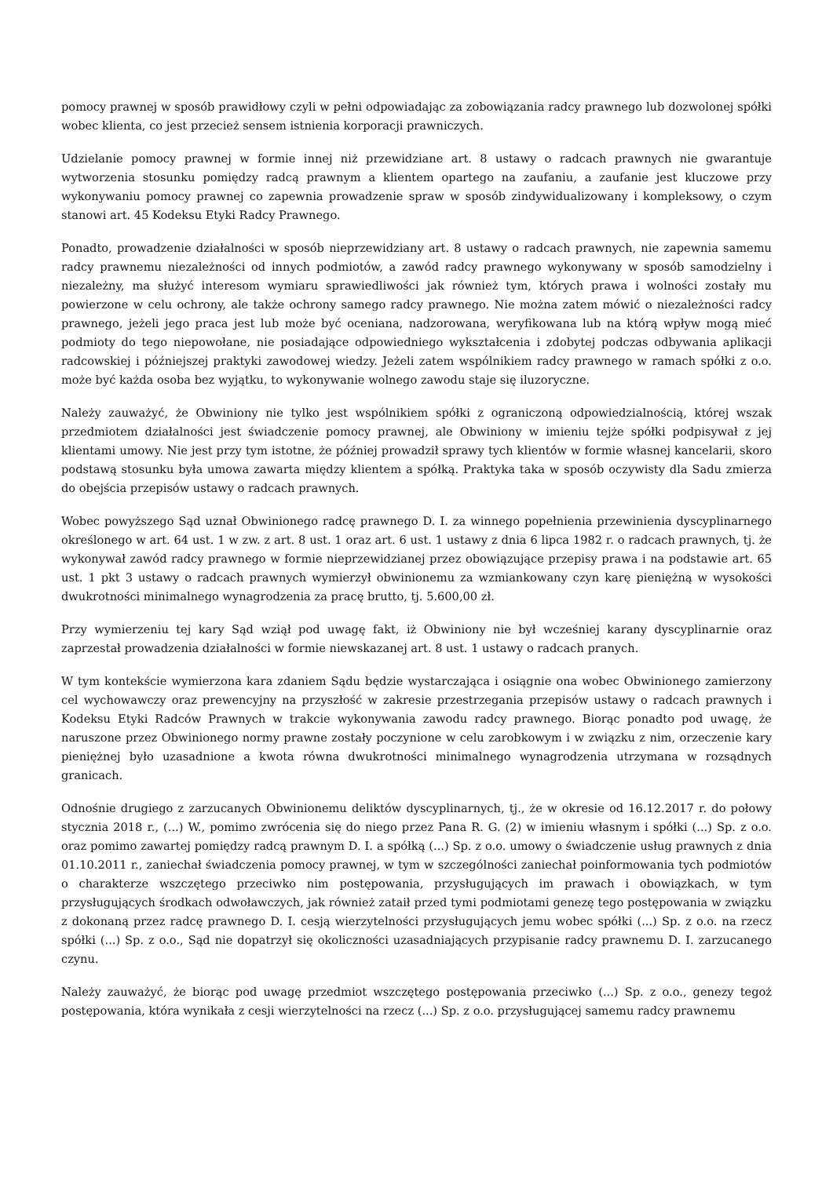pomocy prawnej w sposób prawidłowy czyli w pełni odpowiadając za zobowiązania radcy prawnego lub dozwolonej spółki wobec klienta, co jest przecież sensem istnienia korporacji prawniczych.
Udzielanie pomocy prawnej w formie innej niż przewidziane art. 8 ustawy o radcach prawnych nie gwarantuje wytworzenia stosunku pomiędzy radcą prawnym a klientem opartego na zaufaniu, a zaufanie jest kluczowe przy wykonywaniu pomocy prawnej co zapewnia prowadzenie spraw w sposób zindywidualizowany i kompleksowy, o czym stanowi art. 45 Kodeksu Etyki Radcy Prawnego.
Ponadto, prowadzenie działalności w sposób nieprzewidziany art. 8 ustawy o radcach prawnych, nie zapewnia samemu radcy prawnemu niezależności od innych podmiotów, a zawód radcy prawnego wykonywany w sposób samodzielny i niezależny, ma służyć interesom wymiaru sprawiedliwości jak również tym, których prawa i wolności zostały mu powierzone w celu ochrony, ale także ochrony samego radcy prawnego. Nie można zatem mówić o niezależności radcy prawnego, jeżeli jego praca jest lub może być oceniana, nadzorowana, weryfikowana lub na którą wpływ mogą mieć podmioty do tego niepowołane, nie posiadające odpowiedniego wykształcenia i zdobytej podczas odbywania aplikacji radcowskiej i późniejszej praktyki zawodowej wiedzy. Jeżeli zatem wspólnikiem radcy prawnego w ramach spółki z o.o. może być każda osoba bez wyjątku, to wykonywanie wolnego zawodu staje się iluzoryczne.
Należy zauważyć, że Obwiniony nie tylko jest wspólnikiem spółki z ograniczoną odpowiedzialnością, której wszak przedmiotem działalności jest świadczenie pomocy prawnej, ale Obwiniony w imieniu tejże spółki podpisywał z jej klientami umowy. Nie jest przy tym istotne, że później prowadził sprawy tych klientów w formie własnej kancelarii, skoro podstawą stosunku była umowa zawarta między klientem a spółką. Praktyka taka w sposób oczywisty dla Sadu zmierza do obejścia przepisów ustawy o radcach prawnych.
Wobec powyższego Sąd uznał Obwinionego radcę prawnego D. I. za winnego popełnienia przewinienia dyscyplinarnego określonego w art. 64 ust. 1 w zw. z art. 8 ust. 1 oraz art. 6 ust. 1 ustawy z dnia 6 lipca 1982 r. o radcach prawnych, tj. że wykonywał zawód radcy prawnego w formie nieprzewidzianej przez obowiązujące przepisy prawa i na podstawie art. 65 ust. 1 pkt 3 ustawy o radcach prawnych wymierzył obwinionemu za wzmiankowany czyn karę pieniężną w wysokości dwukrotności minimalnego wynagrodzenia za pracę brutto, tj. 5.600,00 zł.
Przy wymierzeniu tej kary Sąd wziął pod uwagę fakt, iż Obwiniony nie był wcześniej karany dyscyplinarnie oraz zaprzestał prowadzenia działalności w formie niewskazanej art. 8 ust. 1 ustawy o radcach pranych.
W tym kontekście wymierzona kara zdaniem Sądu będzie wystarczająca i osiągnie ona wobec Obwinionego zamierzony cel wychowawczy oraz prewencyjny na przyszłość w zakresie przestrzegania przepisów ustawy o radcach prawnych i Kodeksu Etyki Radców Prawnych w trakcie wykonywania zawodu radcy prawnego. Biorąc ponadto pod uwagę, że naruszone przez Obwinionego normy prawne zostały poczynione w celu zarobkowym i w związku z nim, orzeczenie kary pieniężnej było uzasadnione a kwota równa dwukrotności minimalnego wynagrodzenia utrzymana w rozsądnych granicach.
Odnośnie drugiego z zarzucanych Obwinionemu deliktów dyscyplinarnych, tj., że w okresie od 16.12.2017 r. do połowy stycznia 2018 r., (...) W., pomimo zwrócenia się do niego przez Pana R. G. (2) w imieniu własnym i spółki (...) Sp. z o.o. oraz pomimo zawartej pomiędzy radcą prawnym D. I. a spółką (...) Sp. z o.o. umowy o świadczenie usług prawnych z dnia 01.10.2011 r., zaniechał świadczenia pomocy prawnej, w tym w szczególności zaniechał poinformowania tych podmiotów o charakterze wszczętego przeciwko nim postępowania, przysługujących im prawach i obowiązkach, w tym przysługujących środkach odwoławczych, jak również zataił przed tymi podmiotami genezę tego postępowania w związku z dokonaną przez radcę prawnego D. I. cesją wierzytelności przysługujących jemu wobec spółki (...) Sp. z o.o. na rzecz spółki (...) Sp. z o.o., Sąd nie dopatrzył się okoliczności uzasadniających przypisanie radcy prawnemu D. I. zarzucanego czynu.
Należy zauważyć, że biorąc pod uwagę przedmiot wszczętego postępowania przeciwko (...) Sp. z o.o., genezy tegoż postępowania, która wynikała z cesji wierzytelności na rzecz (...) Sp. z o.o. przysługującej samemu radcy prawnemu